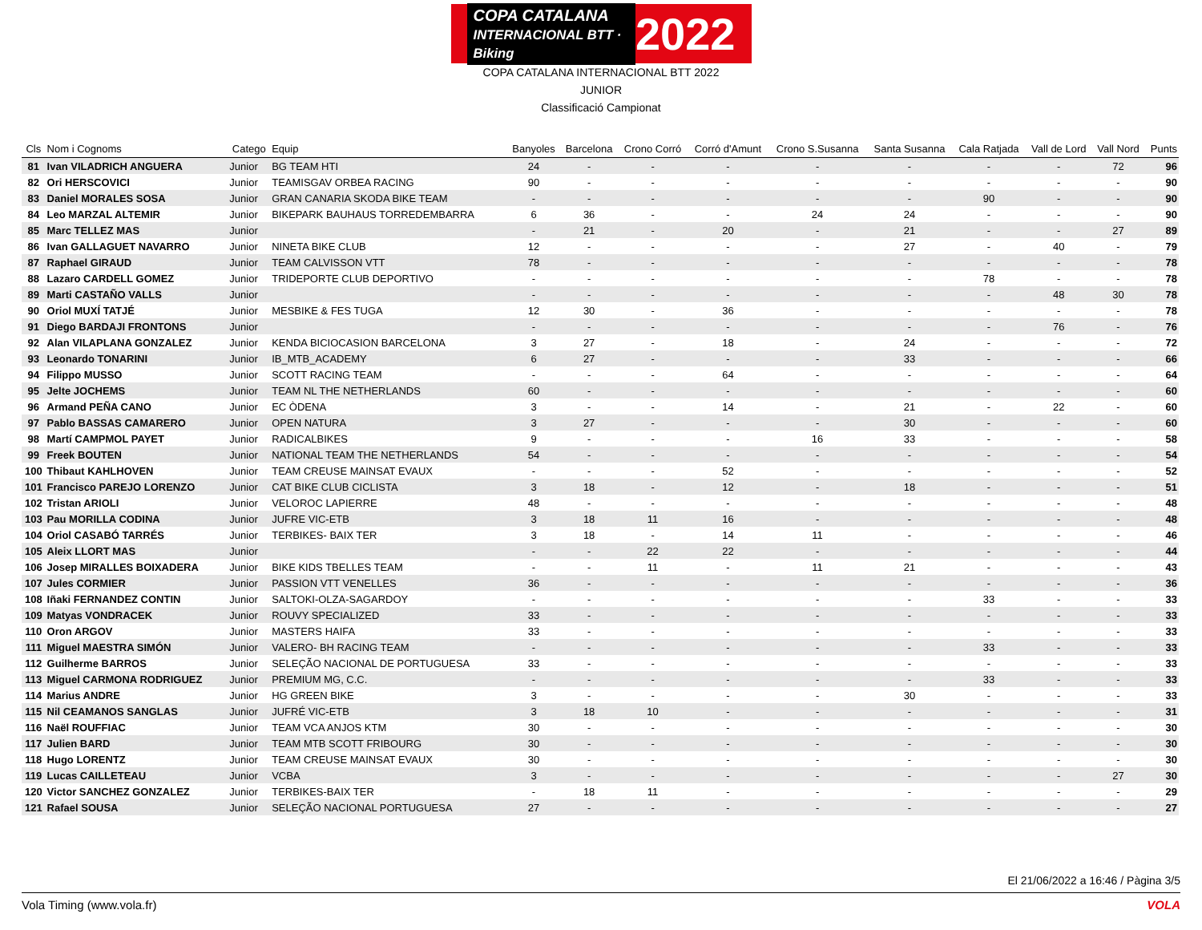COPA CATALANA
INTERNACIONAL BTT · Biking
2022
COPA CATALANA INTERNACIONAL BTT 2022
JUNIOR
Classificació Campionat
| Cls | Nom i Cognoms | Catego | Equip | Banyoles | Barcelona | Crono Corró | Corró d'Amunt | Crono S.Susanna | Santa Susanna | Cala Ratjada | Vall de Lord | Vall Nord | Punts |
| --- | --- | --- | --- | --- | --- | --- | --- | --- | --- | --- | --- | --- | --- |
| 81 | Ivan VILADRICH ANGUERA | Junior | BG TEAM HTI | 24 | - | - | - | - | - | - | - | 72 | 96 |
| 82 | Ori HERSCOVICI | Junior | TEAMISGAV ORBEA RACING | 90 | - | - | - | - | - | - | - | - | 90 |
| 83 | Daniel MORALES SOSA | Junior | GRAN CANARIA SKODA BIKE TEAM | - | - | - | - | - | - | 90 | - | - | 90 |
| 84 | Leo MARZAL ALTEMIR | Junior | BIKEPARK BAUHAUS TORREDEMBARRA | 6 | 36 | - | - | 24 | 24 | - | - | - | 90 |
| 85 | Marc TELLEZ MAS | Junior | | - | 21 | - | 20 | - | 21 | - | - | 27 | 89 |
| 86 | Ivan GALLAGUET NAVARRO | Junior | NINETA BIKE CLUB | 12 | - | - | - | - | 27 | - | 40 | - | 79 |
| 87 | Raphael GIRAUD | Junior | TEAM CALVISSON VTT | 78 | - | - | - | - | - | - | - | - | 78 |
| 88 | Lazaro CARDELL GOMEZ | Junior | TRIDEPORTE CLUB DEPORTIVO | - | - | - | - | - | - | 78 | - | - | 78 |
| 89 | Marti CASTAÑO VALLS | Junior | | - | - | - | - | - | - | - | 48 | 30 | 78 |
| 90 | Oriol MUXÍ TATJÉ | Junior | MESBIKE & FES TUGA | 12 | 30 | - | 36 | - | - | - | - | - | 78 |
| 91 | Diego BARDAJI FRONTONS | Junior | | - | - | - | - | - | - | - | 76 | - | 76 |
| 92 | Alan VILAPLANA GONZALEZ | Junior | KENDA BICIOCASION BARCELONA | 3 | 27 | - | 18 | - | 24 | - | - | - | 72 |
| 93 | Leonardo TONARINI | Junior | IB_MTB_ACADEMY | 6 | 27 | - | - | - | 33 | - | - | - | 66 |
| 94 | Filippo MUSSO | Junior | SCOTT RACING TEAM | - | - | - | 64 | - | - | - | - | - | 64 |
| 95 | Jelte JOCHEMS | Junior | TEAM NL THE NETHERLANDS | 60 | - | - | - | - | - | - | - | - | 60 |
| 96 | Armand PEÑA CANO | Junior | EC ÒDENA | 3 | - | - | 14 | - | 21 | - | 22 | - | 60 |
| 97 | Pablo BASSAS CAMARERO | Junior | OPEN NATURA | 3 | 27 | - | - | - | 30 | - | - | - | 60 |
| 98 | Martí CAMPMOL PAYET | Junior | RADICALBIKES | 9 | - | - | - | 16 | 33 | - | - | - | 58 |
| 99 | Freek BOUTEN | Junior | NATIONAL TEAM THE NETHERLANDS | 54 | - | - | - | - | - | - | - | - | 54 |
| 100 | Thibaut KAHLHOVEN | Junior | TEAM CREUSE MAINSAT EVAUX | - | - | - | 52 | - | - | - | - | - | 52 |
| 101 | Francisco PAREJO LORENZO | Junior | CAT BIKE CLUB CICLISTA | 3 | 18 | - | 12 | - | 18 | - | - | - | 51 |
| 102 | Tristan ARIOLI | Junior | VELOROC LAPIERRE | 48 | - | - | - | - | - | - | - | - | 48 |
| 103 | Pau MORILLA CODINA | Junior | JUFRE VIC-ETB | 3 | 18 | 11 | 16 | - | - | - | - | - | 48 |
| 104 | Oriol CASABÓ TARRÉS | Junior | TERBIKES- BAIX TER | 3 | 18 | - | 14 | 11 | - | - | - | - | 46 |
| 105 | Aleix LLORT MAS | Junior | | - | - | 22 | 22 | - | - | - | - | - | 44 |
| 106 | Josep MIRALLES BOIXADERA | Junior | BIKE KIDS TBELLES TEAM | - | - | 11 | - | 11 | 21 | - | - | - | 43 |
| 107 | Jules CORMIER | Junior | PASSION VTT VENELLES | 36 | - | - | - | - | - | - | - | - | 36 |
| 108 | Iñaki FERNANDEZ CONTIN | Junior | SALTOKI-OLZA-SAGARDOY | - | - | - | - | - | - | 33 | - | - | 33 |
| 109 | Matyas VONDRACEK | Junior | ROUVY SPECIALIZED | 33 | - | - | - | - | - | - | - | - | 33 |
| 110 | Oron ARGOV | Junior | MASTERS HAIFA | 33 | - | - | - | - | - | - | - | - | 33 |
| 111 | Miguel MAESTRA SIMÓN | Junior | VALERO- BH RACING TEAM | - | - | - | - | - | - | 33 | - | - | 33 |
| 112 | Guilherme BARROS | Junior | SELEÇÃO NACIONAL DE PORTUGUESA | 33 | - | - | - | - | - | - | - | - | 33 |
| 113 | Miguel CARMONA RODRIGUEZ | Junior | PREMIUM MG, C.C. | - | - | - | - | - | - | 33 | - | - | 33 |
| 114 | Marius ANDRE | Junior | HG GREEN BIKE | 3 | - | - | - | - | 30 | - | - | - | 33 |
| 115 | Nil CEAMANOS SANGLAS | Junior | JUFRÉ VIC-ETB | 3 | 18 | 10 | - | - | - | - | - | - | 31 |
| 116 | Naël ROUFFIAC | Junior | TEAM VCA ANJOS KTM | 30 | - | - | - | - | - | - | - | - | 30 |
| 117 | Julien BARD | Junior | TEAM MTB SCOTT FRIBOURG | 30 | - | - | - | - | - | - | - | - | 30 |
| 118 | Hugo LORENTZ | Junior | TEAM CREUSE MAINSAT EVAUX | 30 | - | - | - | - | - | - | - | - | 30 |
| 119 | Lucas CAILLETEAU | Junior | VCBA | 3 | - | - | - | - | - | - | - | 27 | 30 |
| 120 | Victor SANCHEZ GONZALEZ | Junior | TERBIKES-BAIX TER | - | 18 | 11 | - | - | - | - | - | - | 29 |
| 121 | Rafael SOUSA | Junior | SELEÇÃO NACIONAL PORTUGUESA | 27 | - | - | - | - | - | - | - | - | 27 |
El 21/06/2022 a 16:46 / Pàgina 3/5
Vola Timing (www.vola.fr) VOLA